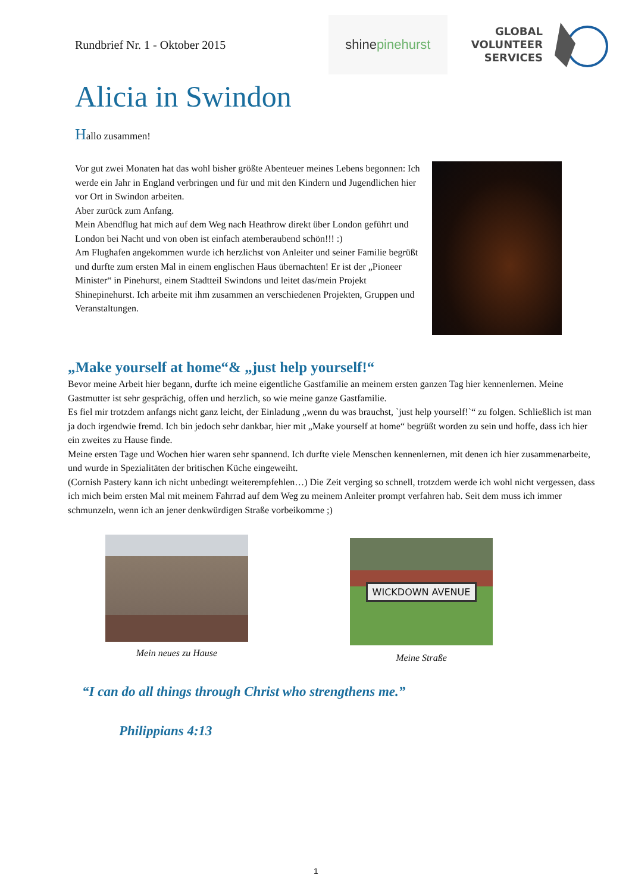Rundbrief Nr. 1 - Oktober 2015
shine pinehurst
GLOBAL
VOLUNTEER
SERVICES
Alicia in Swindon
Hallo zusammen!
Vor gut zwei Monaten hat das wohl bisher größte Abenteuer meines Lebens begonnen: Ich werde ein Jahr in England verbringen und für und mit den Kindern und Jugendlichen hier vor Ort in Swindon arbeiten.
Aber zurück zum Anfang.
Mein Abendflug hat mich auf dem Weg nach Heathrow direkt über London geführt und London bei Nacht und von oben ist einfach atemberaubend schön!!! :)
Am Flughafen angekommen wurde ich herzlichst von Anleiter und seiner Familie begrüßt und durfte zum ersten Mal in einem englischen Haus übernachten! Er ist der „Pioneer Minister“ in Pinehurst, einem Stadtteil Swindons und leitet das/mein Projekt Shinepinehurst. Ich arbeite mit ihm zusammen an verschiedenen Projekten, Gruppen und Veranstaltungen.
„Make yourself at home“& „just help yourself!“
Bevor meine Arbeit hier begann, durfte ich meine eigentliche Gastfamilie an meinem ersten ganzen Tag hier kennenlernen. Meine Gastmutter ist sehr gesprächig, offen und herzlich, so wie meine ganze Gastfamilie.
Es fiel mir trotzdem anfangs nicht ganz leicht, der Einladung „wenn du was brauchst, `just help yourself!`“ zu folgen. Schließlich ist man ja doch irgendwie fremd. Ich bin jedoch sehr dankbar, hier mit „Make yourself at home“ begrüßt worden zu sein und hoffe, dass ich hier ein zweites zu Hause finde.
Meine ersten Tage und Wochen hier waren sehr spannend. Ich durfte viele Menschen kennenlernen, mit denen ich hier zusammenarbeite, und wurde in Spezialitäten der britischen Küche eingeweiht.
(Cornish Pastery kann ich nicht unbedingt weiterempfehlen…) Die Zeit verging so schnell, trotzdem werde ich wohl nicht vergessen, dass ich mich beim ersten Mal mit meinem Fahrrad auf dem Weg zu meinem Anleiter prompt verfahren hab. Seit dem muss ich immer schmunzeln, wenn ich an jener denkwürdigen Straße vorbeikomme ;)
Mein neues zu Hause
WICKDOWN AVENUE
Meine Straße
“I can do all things through Christ who strengthens me.”
Philippians 4:13
1